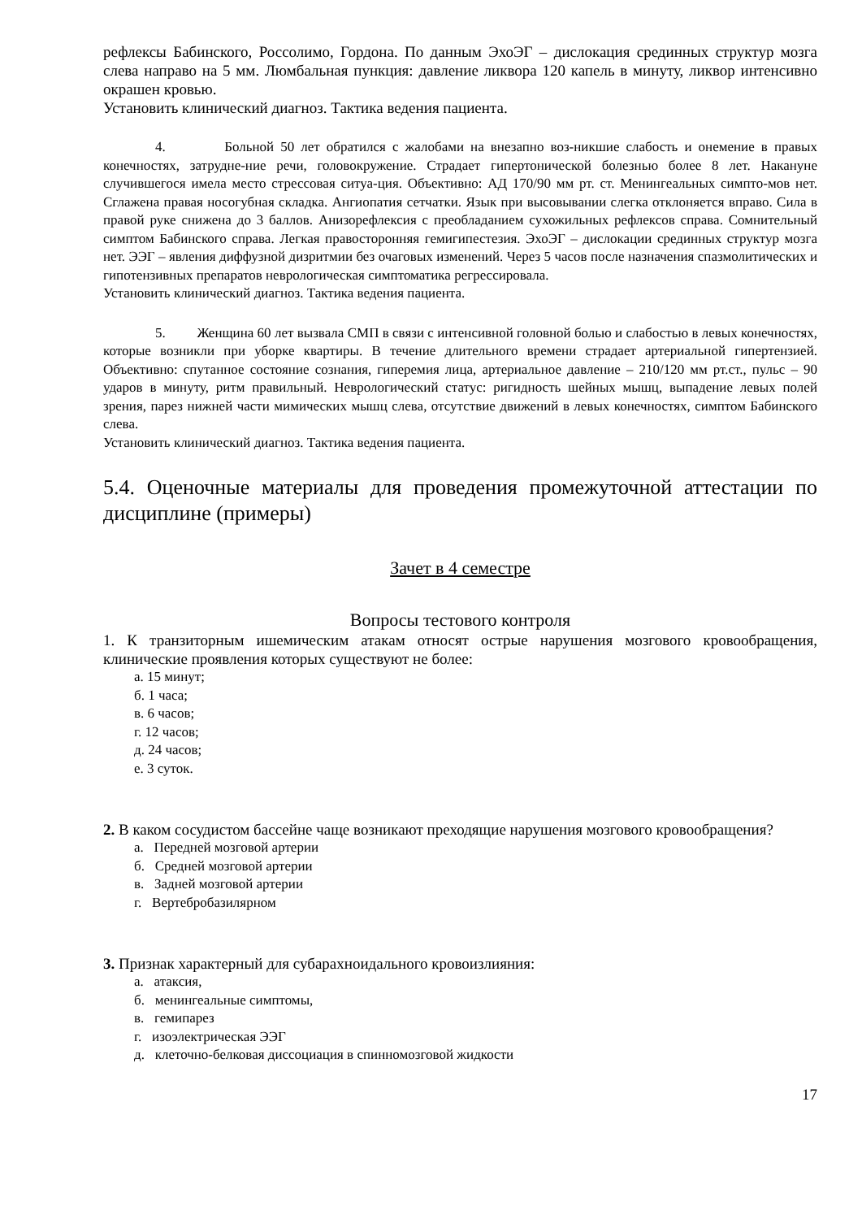рефлексы Бабинского, Россолимо, Гордона. По данным ЭхоЭГ – дислокация срединных структур мозга слева направо на 5 мм. Люмбальная пункция: давление ликвора 120 капель в минуту, ликвор интенсивно окрашен кровью.
Установить клинический диагноз. Тактика ведения пациента.
4. Больной 50 лет обратился с жалобами на внезапно воз-никшие слабость и онемение в правых конечностях, затрудне-ние речи, головокружение. Страдает гипертонической болезнью более 8 лет. Накануне случившегося имела место стрессовая ситуа-ция. Объективно: АД 170/90 мм рт. ст. Менингеальных симпто-мов нет. Сглажена правая носогубная складка. Ангиопатия сетчатки. Язык при высовывании слегка отклоняется вправо. Сила в правой руке снижена до 3 баллов. Анизорефлексия с преобладанием сухожильных рефлексов справа. Сомнительный симптом Бабинского справа. Легкая правосторонняя гемигипестезия. ЭхоЭГ – дислокации срединных структур мозга нет. ЭЭГ – явления диффузной дизритмии без очаговых изменений. Через 5 часов после назначения спазмолитических и гипотензивных препаратов неврологическая симптоматика регрессировала.
Установить клинический диагноз. Тактика ведения пациента.
5. Женщина 60 лет вызвала СМП в связи с интенсивной головной болью и слабостью в левых конечностях, которые возникли при уборке квартиры. В течение длительного времени страдает артериальной гипертензией. Объективно: спутанное состояние сознания, гиперемия лица, артериальное давление – 210/120 мм рт.ст., пульс – 90 ударов в минуту, ритм правильный. Неврологический статус: ригидность шейных мышц, выпадение левых полей зрения, парез нижней части мимических мышц слева, отсутствие движений в левых конечностях, симптом Бабинского слева.
Установить клинический диагноз. Тактика ведения пациента.
5.4. Оценочные материалы для проведения промежуточной аттестации по дисциплине (примеры)
Зачет в 4 семестре
Вопросы тестового контроля
1. К транзиторным ишемическим атакам относят острые нарушения мозгового кровообращения, клинические проявления которых существуют не более:
а. 15 минут;
б. 1 часа;
в. 6 часов;
г. 12 часов;
д. 24 часов;
е. 3 суток.
2. В каком сосудистом бассейне чаще возникают преходящие нарушения мозгового кровообращения?
а. Передней мозговой артерии
б. Средней мозговой артерии
в. Задней мозговой артерии
г. Вертебробазилярном
3. Признак характерный для субарахноидального кровоизлияния:
а. атаксия,
б. менингеальные симптомы,
в. гемипарез
г. изоэлектрическая ЭЭГ
д. клеточно-белковая диссоциация в спинномозговой жидкости
17